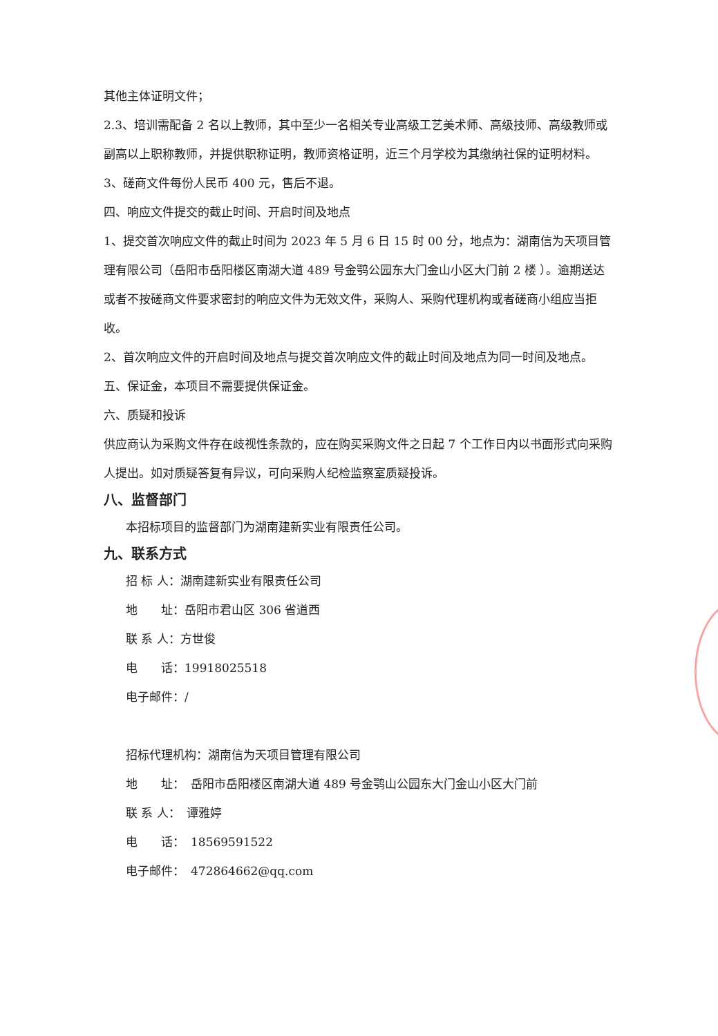其他主体证明文件；
2.3、培训需配备 2 名以上教师，其中至少一名相关专业高级工艺美术师、高级技师、高级教师或副高以上职称教师，并提供职称证明，教师资格证明，近三个月学校为其缴纳社保的证明材料。
3、磋商文件每份人民币 400 元，售后不退。
四、响应文件提交的截止时间、开启时间及地点
1、提交首次响应文件的截止时间为 2023 年 5 月 6 日 15 时 00 分，地点为：湖南信为天项目管理有限公司（岳阳市岳阳楼区南湖大道 489 号金鹗公园东大门金山小区大门前 2 楼 ）。逾期送达或者不按磋商文件要求密封的响应文件为无效文件，采购人、采购代理机构或者磋商小组应当拒收。
2、首次响应文件的开启时间及地点与提交首次响应文件的截止时间及地点为同一时间及地点。
五、保证金，本项目不需要提供保证金。
六、质疑和投诉
供应商认为采购文件存在歧视性条款的，应在购买采购文件之日起 7 个工作日内以书面形式向采购人提出。如对质疑答复有异议，可向采购人纪检监察室质疑投诉。
八、监督部门
本招标项目的监督部门为湖南建新实业有限责任公司。
九、联系方式
招 标 人：湖南建新实业有限责任公司
地　　址：岳阳市君山区 306 省道西
联 系 人：方世俊
电　　话：19918025518
电子邮件：/
招标代理机构：湖南信为天项目管理有限公司
地　　址：　岳阳市岳阳楼区南湖大道 489 号金鹗山公园东大门金山小区大门前
联 系 人：　谭雅婷
电　　话：　18569591522
电子邮件：　472864662@qq.com